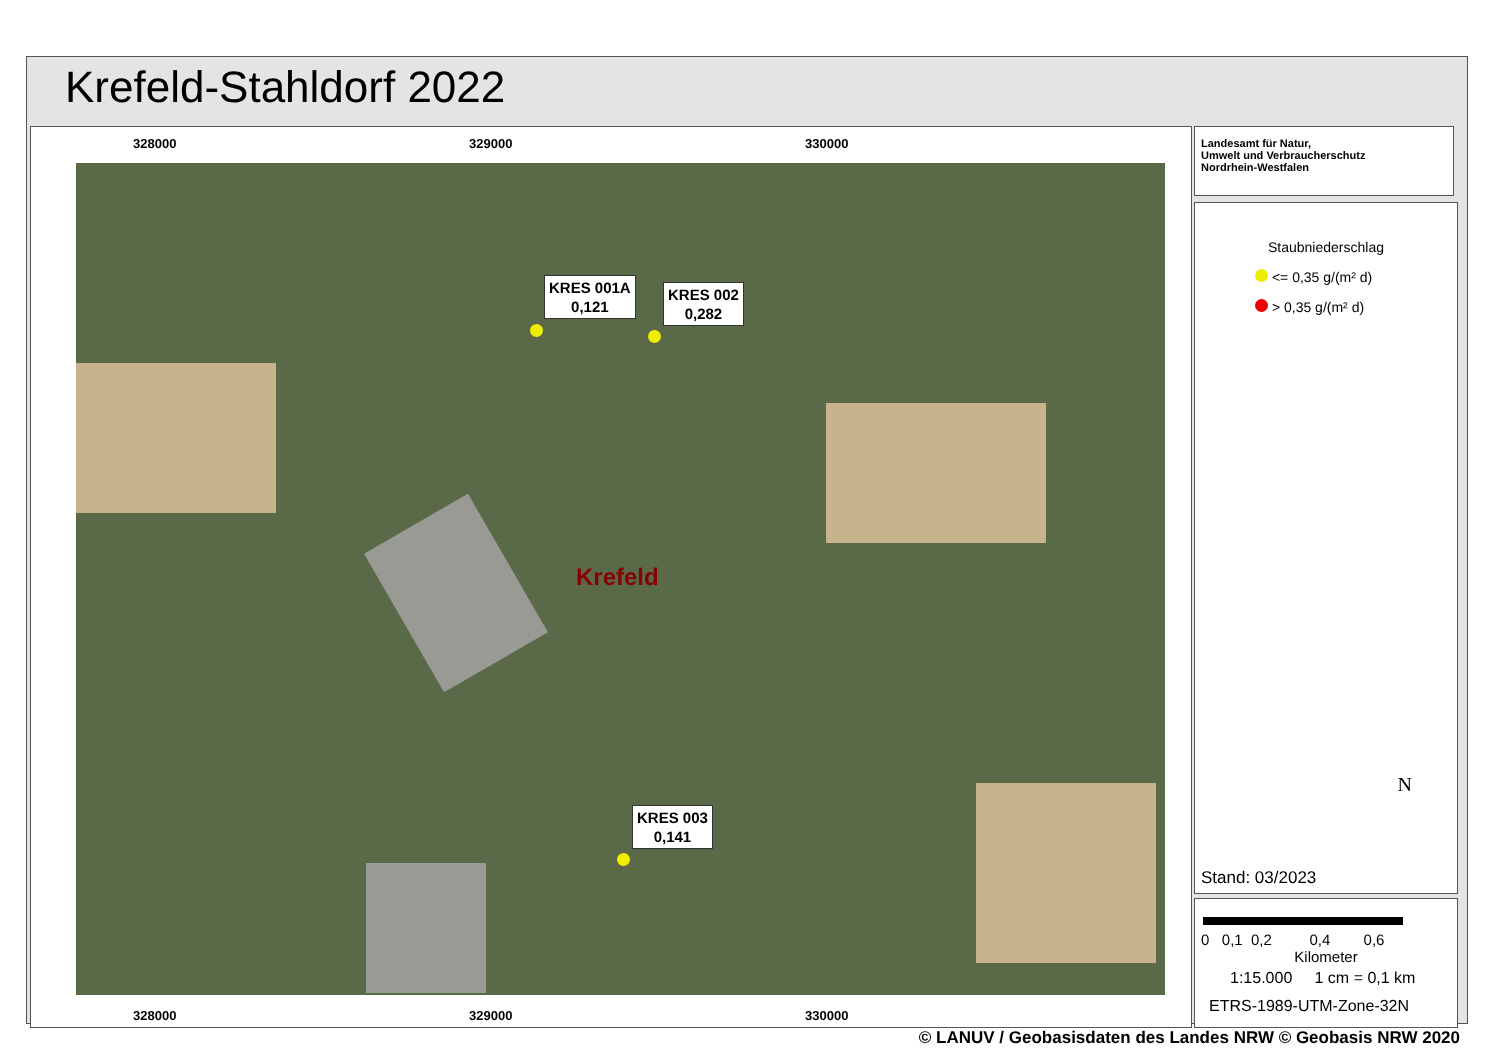Krefeld-Stahldorf 2022
328000 329000 330000
KRES 001A
0,121
KRES 002
0,282
KRES 003
0,141
Krefeld
328000 329000 330000
Landesamt für Natur,
Umwelt und Verbraucherschutz
Nordrhein-Westfalen
Staubniederschlag
<= 0,35 g/(m² d)
> 0,35 g/(m² d)
N
Stand: 03/2023
0 0,1 0,2 0,4 0,6
Kilometer
1:15.000 1 cm = 0,1 km
ETRS-1989-UTM-Zone-32N
© LANUV / Geobasisdaten des Landes NRW © Geobasis NRW 2020